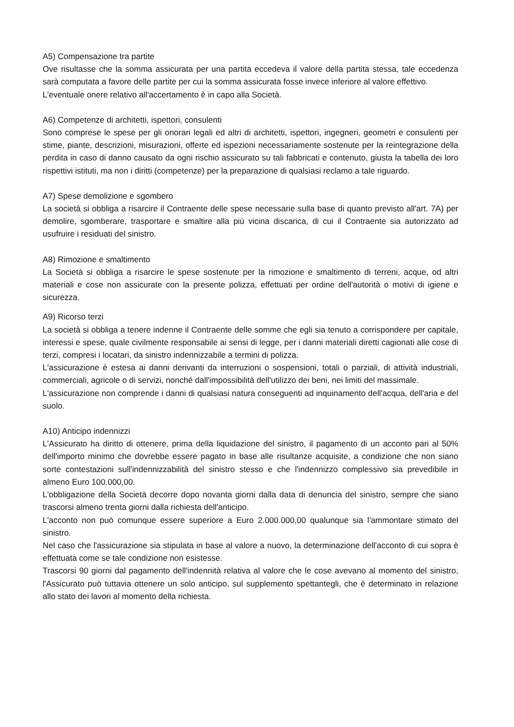A5) Compensazione tra partite
Ove risultasse che la somma assicurata per una partita eccedeva il valore della partita stessa, tale eccedenza sarà computata a favore delle partite per cui la somma assicurata fosse invece inferiore al valore effettivo.
L'eventuale onere relativo all'accertamento è in capo alla Società.
A6) Competenze di architetti, ispettori, consulenti
Sono comprese le spese per gli onorari legali ed altri di architetti, ispettori, ingegneri, geometri e consulenti per stime, piante, descrizioni, misurazioni, offerte ed ispezioni necessariamente sostenute per la reintegrazione della perdita in caso di danno causato da ogni rischio assicurato su tali fabbricati e contenuto, giusta la tabella dei loro rispettivi istituti, ma non i diritti (competenze) per la preparazione di qualsiasi reclamo a tale riguardo.
A7) Spese demolizione e sgombero
La società si obbliga a risarcire il Contraente delle spese necessarie sulla base di quanto previsto all'art. 7A) per demolire, sgomberare, trasportare e smaltire alla più vicina discarica, di cui il Contraente sia autorizzato ad usufruire i residuati del sinistro.
A8) Rimozione e smaltimento
La Società si obbliga a risarcire le spese sostenute per la rimozione e smaltimento di terreni, acque, od altri materiali e cose non assicurate con la presente polizza, effettuati per ordine dell'autorità o motivi di igiene e sicurezza.
A9) Ricorso terzi
La società si obbliga a tenere indenne il Contraente delle somme che egli sia tenuto a corrispondere per capitale, interessi e spese, quale civilmente responsabile ai sensi di legge, per i danni materiali diretti cagionati alle cose di terzi, compresi i locatari, da sinistro indennizzabile a termini di polizza.
L'assicurazione è estesa ai danni derivanti da interruzioni o sospensioni, totali o parziali, di attività industriali, commerciali, agricole o di servizi, nonché dall'impossibilità dell'utilizzo dei beni, nei limiti del massimale.
L'assicurazione non comprende i danni di qualsiasi natura conseguenti ad inquinamento dell'acqua, dell'aria e del suolo.
A10) Anticipo indennizzi
L'Assicurato ha diritto di ottenere, prima della liquidazione del sinistro, il pagamento di un acconto pari al 50% dell'importo minimo che dovrebbe essere pagato in base alle risultanze acquisite, a condizione che non siano sorte contestazioni sull'indennizzabilità del sinistro stesso e che l'indennizzo complessivo sia prevedibile in almeno Euro 100.000,00.
L'obbligazione della Società decorre dopo novanta giorni dalla data di denuncia del sinistro, sempre che siano trascorsi almeno trenta giorni dalla richiesta dell'anticipo.
L'acconto non può comunque essere superiore a Euro 2.000.000,00 qualunque sia l'ammontare stimato del sinistro.
Nel caso che l'assicurazione sia stipulata in base al valore a nuovo, la determinazione dell'acconto di cui sopra è effettuata come se tale condizione non esistesse.
Trascorsi 90 giorni dal pagamento dell'indennità relativa al valore che le cose avevano al momento del sinistro, l'Assicurato può tuttavia ottenere un solo anticipo, sul supplemento spettantegli, che è determinato in relazione allo stato dei lavori al momento della richiesta.